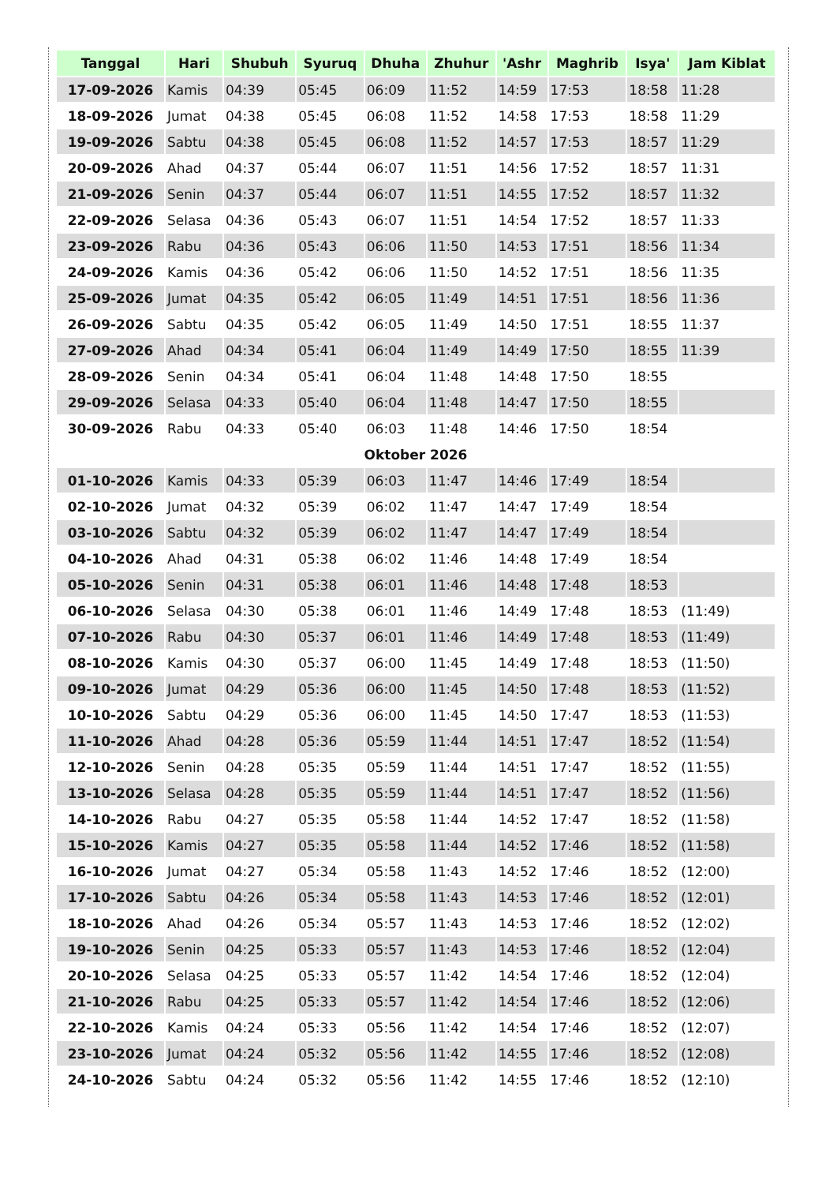| Tanggal | Hari | Shubuh | Syuruq | Dhuha | Zhuhur | 'Ashr | Maghrib | Isya' | Jam Kiblat |
| --- | --- | --- | --- | --- | --- | --- | --- | --- | --- |
| 17-09-2026 | Kamis | 04:39 | 05:45 | 06:09 | 11:52 | 14:59 | 17:53 | 18:58 | 11:28 |
| 18-09-2026 | Jumat | 04:38 | 05:45 | 06:08 | 11:52 | 14:58 | 17:53 | 18:58 | 11:29 |
| 19-09-2026 | Sabtu | 04:38 | 05:45 | 06:08 | 11:52 | 14:57 | 17:53 | 18:57 | 11:29 |
| 20-09-2026 | Ahad | 04:37 | 05:44 | 06:07 | 11:51 | 14:56 | 17:52 | 18:57 | 11:31 |
| 21-09-2026 | Senin | 04:37 | 05:44 | 06:07 | 11:51 | 14:55 | 17:52 | 18:57 | 11:32 |
| 22-09-2026 | Selasa | 04:36 | 05:43 | 06:07 | 11:51 | 14:54 | 17:52 | 18:57 | 11:33 |
| 23-09-2026 | Rabu | 04:36 | 05:43 | 06:06 | 11:50 | 14:53 | 17:51 | 18:56 | 11:34 |
| 24-09-2026 | Kamis | 04:36 | 05:42 | 06:06 | 11:50 | 14:52 | 17:51 | 18:56 | 11:35 |
| 25-09-2026 | Jumat | 04:35 | 05:42 | 06:05 | 11:49 | 14:51 | 17:51 | 18:56 | 11:36 |
| 26-09-2026 | Sabtu | 04:35 | 05:42 | 06:05 | 11:49 | 14:50 | 17:51 | 18:55 | 11:37 |
| 27-09-2026 | Ahad | 04:34 | 05:41 | 06:04 | 11:49 | 14:49 | 17:50 | 18:55 | 11:39 |
| 28-09-2026 | Senin | 04:34 | 05:41 | 06:04 | 11:48 | 14:48 | 17:50 | 18:55 | |
| 29-09-2026 | Selasa | 04:33 | 05:40 | 06:04 | 11:48 | 14:47 | 17:50 | 18:55 | |
| 30-09-2026 | Rabu | 04:33 | 05:40 | 06:03 | 11:48 | 14:46 | 17:50 | 18:54 | |
| Oktober 2026 | | | | | | | | | |
| 01-10-2026 | Kamis | 04:33 | 05:39 | 06:03 | 11:47 | 14:46 | 17:49 | 18:54 | |
| 02-10-2026 | Jumat | 04:32 | 05:39 | 06:02 | 11:47 | 14:47 | 17:49 | 18:54 | |
| 03-10-2026 | Sabtu | 04:32 | 05:39 | 06:02 | 11:47 | 14:47 | 17:49 | 18:54 | |
| 04-10-2026 | Ahad | 04:31 | 05:38 | 06:02 | 11:46 | 14:48 | 17:49 | 18:54 | |
| 05-10-2026 | Senin | 04:31 | 05:38 | 06:01 | 11:46 | 14:48 | 17:48 | 18:53 | |
| 06-10-2026 | Selasa | 04:30 | 05:38 | 06:01 | 11:46 | 14:49 | 17:48 | 18:53 | (11:49) |
| 07-10-2026 | Rabu | 04:30 | 05:37 | 06:01 | 11:46 | 14:49 | 17:48 | 18:53 | (11:49) |
| 08-10-2026 | Kamis | 04:30 | 05:37 | 06:00 | 11:45 | 14:49 | 17:48 | 18:53 | (11:50) |
| 09-10-2026 | Jumat | 04:29 | 05:36 | 06:00 | 11:45 | 14:50 | 17:48 | 18:53 | (11:52) |
| 10-10-2026 | Sabtu | 04:29 | 05:36 | 06:00 | 11:45 | 14:50 | 17:47 | 18:53 | (11:53) |
| 11-10-2026 | Ahad | 04:28 | 05:36 | 05:59 | 11:44 | 14:51 | 17:47 | 18:52 | (11:54) |
| 12-10-2026 | Senin | 04:28 | 05:35 | 05:59 | 11:44 | 14:51 | 17:47 | 18:52 | (11:55) |
| 13-10-2026 | Selasa | 04:28 | 05:35 | 05:59 | 11:44 | 14:51 | 17:47 | 18:52 | (11:56) |
| 14-10-2026 | Rabu | 04:27 | 05:35 | 05:58 | 11:44 | 14:52 | 17:47 | 18:52 | (11:58) |
| 15-10-2026 | Kamis | 04:27 | 05:35 | 05:58 | 11:44 | 14:52 | 17:46 | 18:52 | (11:58) |
| 16-10-2026 | Jumat | 04:27 | 05:34 | 05:58 | 11:43 | 14:52 | 17:46 | 18:52 | (12:00) |
| 17-10-2026 | Sabtu | 04:26 | 05:34 | 05:58 | 11:43 | 14:53 | 17:46 | 18:52 | (12:01) |
| 18-10-2026 | Ahad | 04:26 | 05:34 | 05:57 | 11:43 | 14:53 | 17:46 | 18:52 | (12:02) |
| 19-10-2026 | Senin | 04:25 | 05:33 | 05:57 | 11:43 | 14:53 | 17:46 | 18:52 | (12:04) |
| 20-10-2026 | Selasa | 04:25 | 05:33 | 05:57 | 11:42 | 14:54 | 17:46 | 18:52 | (12:04) |
| 21-10-2026 | Rabu | 04:25 | 05:33 | 05:57 | 11:42 | 14:54 | 17:46 | 18:52 | (12:06) |
| 22-10-2026 | Kamis | 04:24 | 05:33 | 05:56 | 11:42 | 14:54 | 17:46 | 18:52 | (12:07) |
| 23-10-2026 | Jumat | 04:24 | 05:32 | 05:56 | 11:42 | 14:55 | 17:46 | 18:52 | (12:08) |
| 24-10-2026 | Sabtu | 04:24 | 05:32 | 05:56 | 11:42 | 14:55 | 17:46 | 18:52 | (12:10) |